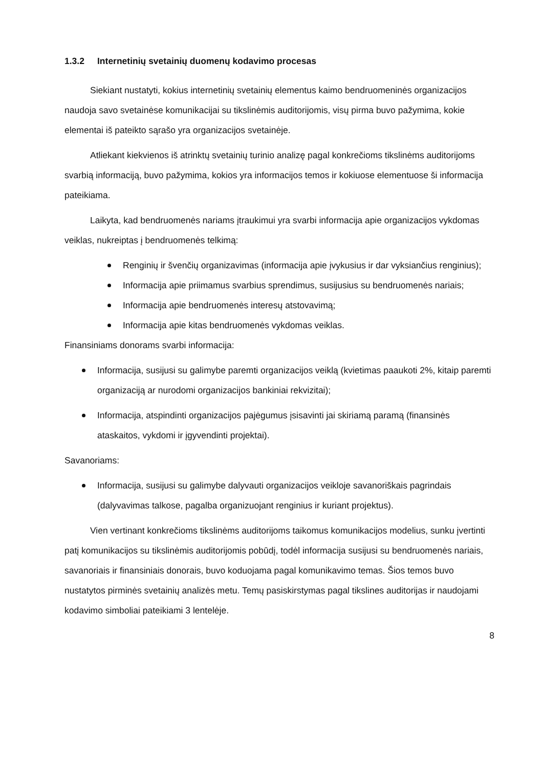1.3.2 Internetinių svetainių duomenų kodavimo procesas
Siekiant nustatyti, kokius internetinių svetainių elementus kaimo bendruomeninės organizacijos naudoja savo svetainėse komunikacijai su tikslinėmis auditorijomis, visų pirma buvo pažymima, kokie elementai iš pateikto sąrašo yra organizacijos svetainėje.
Atliekant kiekvienos iš atrinktų svetainių turinio analizę pagal konkrečioms tikslinėms auditorijoms svarbią informaciją, buvo pažymima, kokios yra informacijos temos ir kokiuose elementuose ši informacija pateikiama.
Laikyta, kad bendruomenės nariams įtraukimui yra svarbi informacija apie organizacijos vykdomas veiklas, nukreiptas į bendruomenės telkimą:
Renginių ir švenčių organizavimas (informacija apie įvykusius ir dar vyksiančius renginius);
Informacija apie priimamus svarbius sprendimus, susijusius su bendruomenės nariais;
Informacija apie bendruomenės interesų atstovavimą;
Informacija apie kitas bendruomenės vykdomas veiklas.
Finansiniams donorams svarbi informacija:
Informacija, susijusi su galimybe paremti organizacijos veiklą (kvietimas paaukoti 2%, kitaip paremti organizaciją ar nurodomi organizacijos bankiniai rekvizitai);
Informacija, atspindinti organizacijos pajėgumus įsisavinti jai skiriamą paramą (finansinės ataskaitos, vykdomi ir įgyvendinti projektai).
Savanoriams:
Informacija, susijusi su galimybe dalyvauti organizacijos veikloje savanoriškais pagrindais (dalyvavimas talkose, pagalba organizuojant renginius ir kuriant projektus).
Vien vertinant konkrečioms tikslinėms auditorijoms taikomus komunikacijos modelius, sunku įvertinti patį komunikacijos su tikslinėmis auditorijomis pobūdį, todėl informacija susijusi su bendruomenės nariais, savanoriais ir finansiniais donorais, buvo koduojama pagal komunikavimo temas. Šios temos buvo nustatytos pirminės svetainių analizės metu. Temų pasiskirstymas pagal tikslines auditorijas ir naudojami kodavimo simboliai pateikiami 3 lentelėje.
8